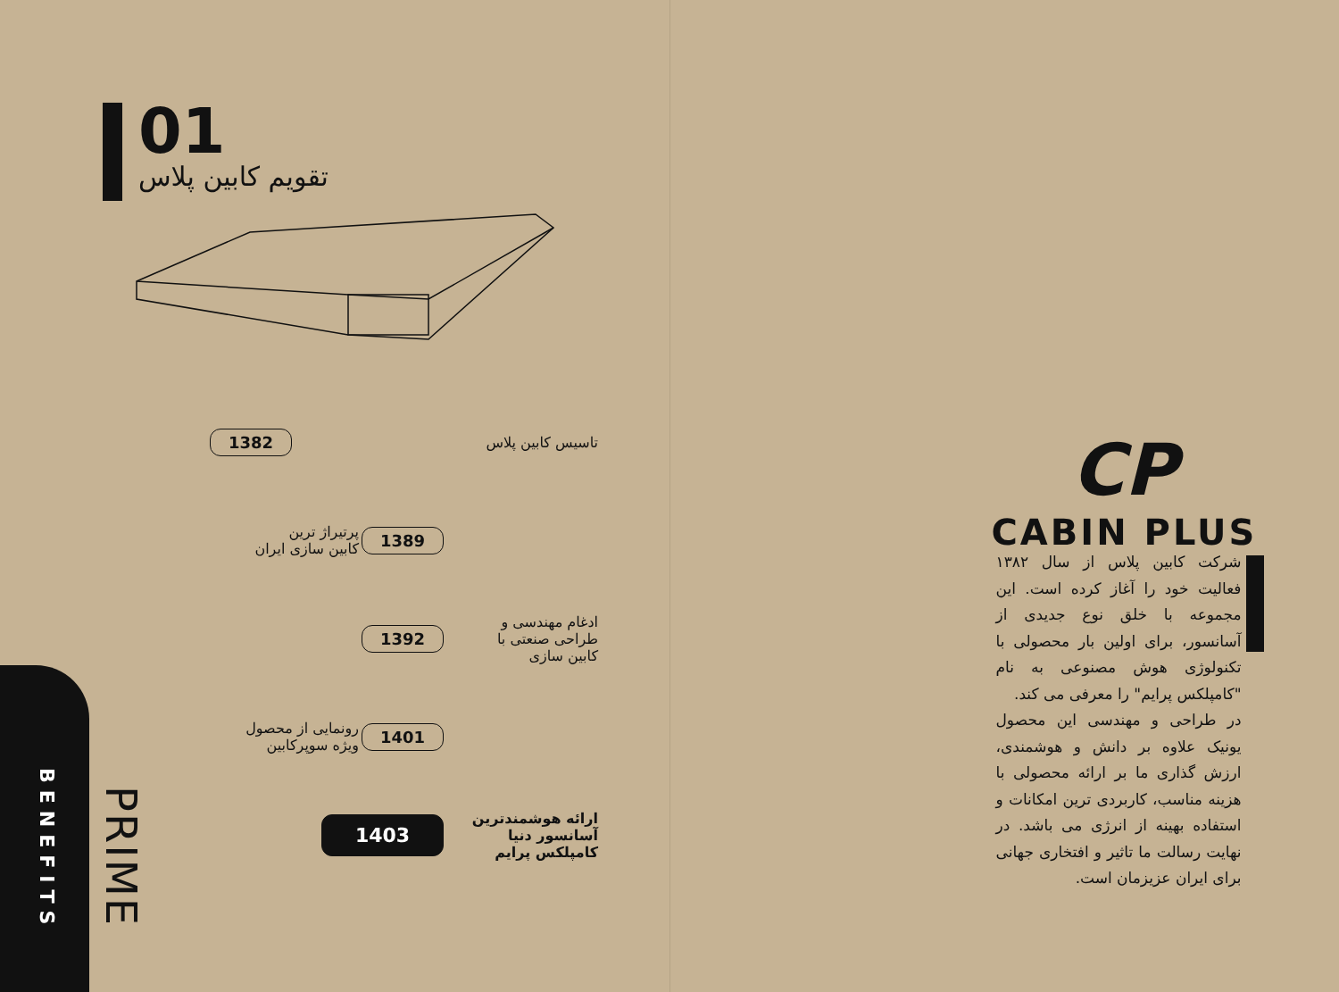01
تقویم کابین پلاس
تاسیس کابین پلاس
1382
1389
پرتیراژ ترین
کابین سازی ایران
ادغام مهندسی و
طراحی صنعتی با
کابین سازی
1392
1401
رونمایی از محصول
ویژه سوپرکابین
ارائه هوشمندترین
آسانسور دنیا
کامپلکس پرایم
1403
BENEFITS
PRIME
CP
CABIN PLUS
شرکت کابین پلاس از سال ۱۳۸۲ فعالیت خود را آغاز کرده است. این مجموعه با خلق نوع جدیدی از آسانسور، برای اولین بار محصولی با تکنولوژی هوش مصنوعی به نام "کامپلکس پرایم" را معرفی می کند.
در طراحی و مهندسی این محصول یونیک علاوه بر دانش و هوشمندی، ارزش گذاری ما بر ارائه محصولی با هزینه مناسب، کاربردی ترین امکانات و استفاده بهینه از انرژی می باشد. در نهایت رسالت ما تاثیر و افتخاری جهانی برای ایران عزیزمان است.